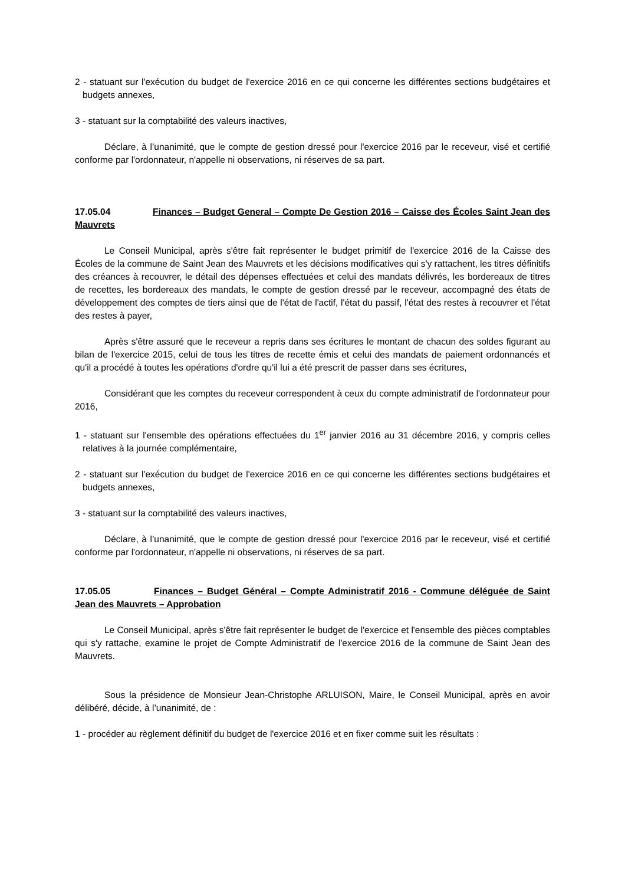2 - statuant sur l'exécution du budget de l'exercice 2016 en ce qui concerne les différentes sections budgétaires et budgets annexes,
3 - statuant sur la comptabilité des valeurs inactives,
Déclare, à l’unanimité, que le compte de gestion dressé pour l'exercice 2016 par le receveur, visé et certifié conforme par l'ordonnateur, n'appelle ni observations, ni réserves de sa part.
17.05.04 Finances – Budget General – Compte De Gestion 2016 – Caisse des Écoles Saint Jean des Mauvrets
Le Conseil Municipal, après s'être fait représenter le budget primitif de l'exercice 2016 de la Caisse des Écoles de la commune de Saint Jean des Mauvrets et les décisions modificatives qui s'y rattachent, les titres définitifs des créances à recouvrer, le détail des dépenses effectuées et celui des mandats délivrés, les bordereaux de titres de recettes, les bordereaux des mandats, le compte de gestion dressé par le receveur, accompagné des états de développement des comptes de tiers ainsi que de l'état de l'actif, l'état du passif, l'état des restes à recouvrer et l'état des restes à payer,
Après s'être assuré que le receveur a repris dans ses écritures le montant de chacun des soldes figurant au bilan de l'exercice 2015, celui de tous les titres de recette émis et celui des mandats de paiement ordonnancés et qu'il a procédé à toutes les opérations d'ordre qu'il lui a été prescrit de passer dans ses écritures,
Considérant que les comptes du receveur correspondent à ceux du compte administratif de l'ordonnateur pour 2016,
1 - statuant sur l'ensemble des opérations effectuées du 1<sup>er</sup> janvier 2016 au 31 décembre 2016, y compris celles relatives à la journée complémentaire,
2 - statuant sur l'exécution du budget de l'exercice 2016 en ce qui concerne les différentes sections budgétaires et budgets annexes,
3 - statuant sur la comptabilité des valeurs inactives,
Déclare, à l’unanimité, que le compte de gestion dressé pour l'exercice 2016 par le receveur, visé et certifié conforme par l'ordonnateur, n'appelle ni observations, ni réserves de sa part.
17.05.05 Finances – Budget Général – Compte Administratif 2016 - Commune déléguée de Saint Jean des Mauvrets – Approbation
Le Conseil Municipal, après s'être fait représenter le budget de l'exercice et l'ensemble des pièces comptables qui s'y rattache, examine le projet de Compte Administratif de l'exercice 2016 de la commune de Saint Jean des Mauvrets.
Sous la présidence de Monsieur Jean-Christophe ARLUISON, Maire, le Conseil Municipal, après en avoir délibéré, décide, à l’unanimité, de :
1 - procéder au règlement définitif du budget de l'exercice 2016 et en fixer comme suit les résultats :